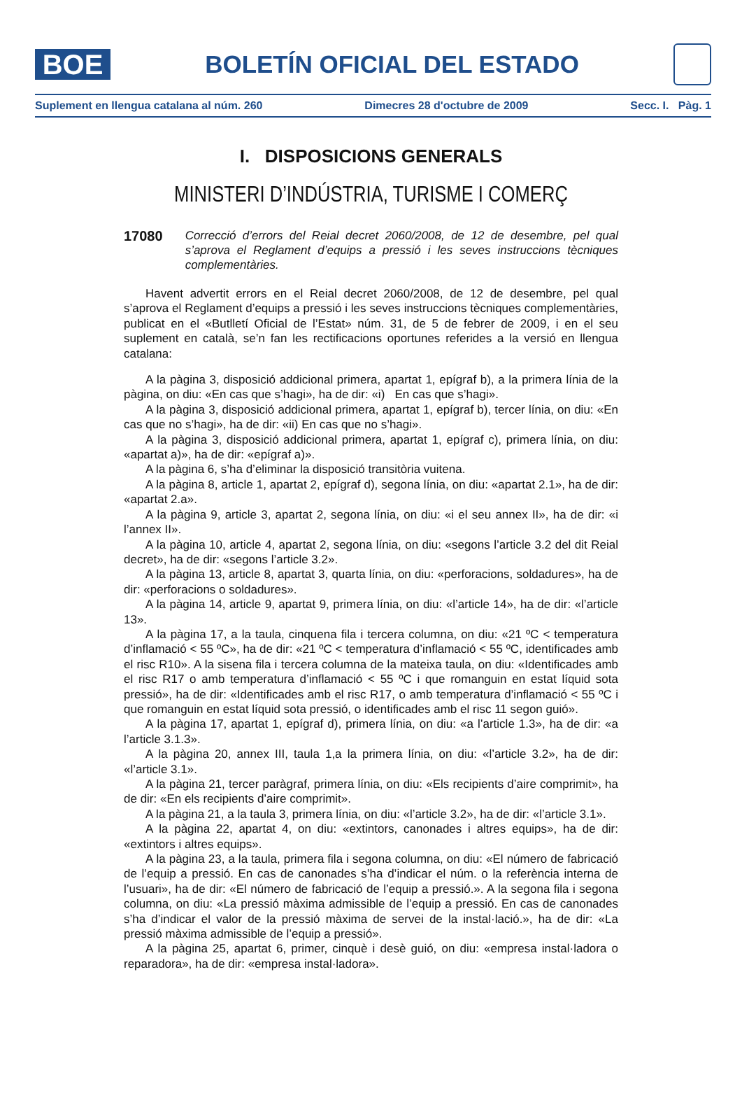BOE
BOLETÍN OFICIAL DEL ESTADO
Suplement en llengua catalana al núm. 260 Dimecres 28 d'octubre de 2009 Secc. I. Pàg. 1
I. DISPOSICIONS GENERALS
MINISTERI D’INDÚSTRIA, TURISME I COMERÇ
17080
Correcció d’errors del Reial decret 2060/2008, de 12 de desembre, pel qual s’aprova el Reglament d’equips a pressió i les seves instruccions tècniques complementàries.
Havent advertit errors en el Reial decret 2060/2008, de 12 de desembre, pel qual s’aprova el Reglament d’equips a pressió i les seves instruccions tècniques complementàries, publicat en el «Butlletí Oficial de l’Estat» núm. 31, de 5 de febrer de 2009, i en el seu suplement en català, se’n fan les rectificacions oportunes referides a la versió en llengua catalana:
A la pàgina 3, disposició addicional primera, apartat 1, epígraf b), a la primera línia de la pàgina, on diu: «En cas que s’hagi», ha de dir: «i) En cas que s’hagi».
A la pàgina 3, disposició addicional primera, apartat 1, epígraf b), tercer línia, on diu: «En cas que no s’hagi», ha de dir: «ii) En cas que no s’hagi».
A la pàgina 3, disposició addicional primera, apartat 1, epígraf c), primera línia, on diu: «apartat a)», ha de dir: «epígraf a)».
A la pàgina 6, s’ha d’eliminar la disposició transitòria vuitena.
A la pàgina 8, article 1, apartat 2, epígraf d), segona línia, on diu: «apartat 2.1», ha de dir: «apartat 2.a».
A la pàgina 9, article 3, apartat 2, segona línia, on diu: «i el seu annex II», ha de dir: «i l’annex II».
A la pàgina 10, article 4, apartat 2, segona línia, on diu: «segons l’article 3.2 del dit Reial decret», ha de dir: «segons l’article 3.2».
A la pàgina 13, article 8, apartat 3, quarta línia, on diu: «perforacions, soldadures», ha de dir: «perforacions o soldadures».
A la pàgina 14, article 9, apartat 9, primera línia, on diu: «l’article 14», ha de dir: «l’article 13».
A la pàgina 17, a la taula, cinquena fila i tercera columna, on diu: «21 ºC < temperatura d’inflamació < 55 ºC», ha de dir: «21 ºC < temperatura d’inflamació < 55 ºC, identificades amb el risc R10». A la sisena fila i tercera columna de la mateixa taula, on diu: «Identificades amb el risc R17 o amb temperatura d’inflamació < 55 ºC i que romanguin en estat líquid sota pressió», ha de dir: «Identificades amb el risc R17, o amb temperatura d’inflamació < 55 ºC i que romanguin en estat líquid sota pressió, o identificades amb el risc 11 segon guió».
A la pàgina 17, apartat 1, epígraf d), primera línia, on diu: «a l’article 1.3», ha de dir: «a l’article 3.1.3».
A la pàgina 20, annex III, taula 1,a la primera línia, on diu: «l’article 3.2», ha de dir: «l’article 3.1».
A la pàgina 21, tercer paràgraf, primera línia, on diu: «Els recipients d’aire comprimit», ha de dir: «En els recipients d’aire comprimit».
A la pàgina 21, a la taula 3, primera línia, on diu: «l’article 3.2», ha de dir: «l’article 3.1».
A la pàgina 22, apartat 4, on diu: «extintors, canonades i altres equips», ha de dir: «extintors i altres equips».
A la pàgina 23, a la taula, primera fila i segona columna, on diu: «El número de fabricació de l’equip a pressió. En cas de canonades s’ha d’indicar el núm. o la referència interna de l’usuari», ha de dir: «El número de fabricació de l’equip a pressió.». A la segona fila i segona columna, on diu: «La pressió màxima admissible de l’equip a pressió. En cas de canonades s’ha d’indicar el valor de la pressió màxima de servei de la instal·lació.», ha de dir: «La pressió màxima admissible de l’equip a pressió».
A la pàgina 25, apartat 6, primer, cinquè i desè guió, on diu: «empresa instal·ladora o reparadora», ha de dir: «empresa instal·ladora».